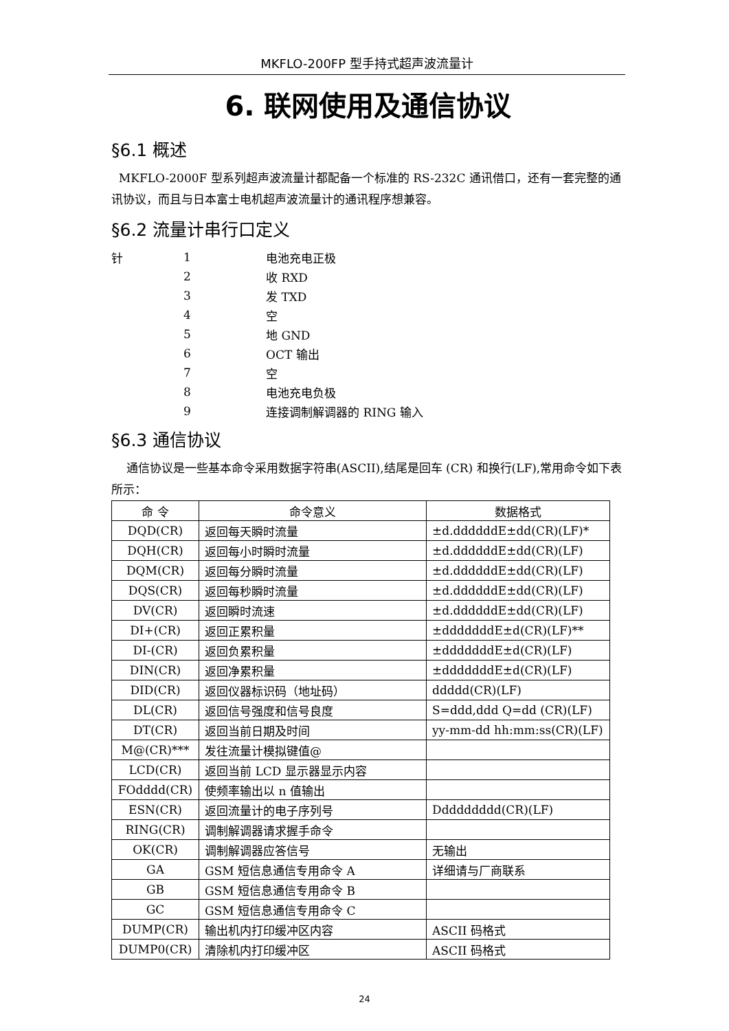MKFLO-200FP 型手持式超声波流量计
6. 联网使用及通信协议
§6.1 概述
MKFLO-2000F 型系列超声波流量计都配备一个标准的 RS-232C 通讯借口，还有一套完整的通讯协议，而且与日本富士电机超声波流量计的通讯程序想兼容。
§6.2 流量计串行口定义
| 针 | 1 | 电池充电正极 |
| | 2 | 收 RXD |
| | 3 | 发 TXD |
| | 4 | 空 |
| | 5 | 地 GND |
| | 6 | OCT 输出 |
| | 7 | 空 |
| | 8 | 电池充电负极 |
| | 9 | 连接调制解调器的 RING 输入 |
§6.3 通信协议
通信协议是一些基本命令采用数据字符串(ASCII),结尾是回车 (CR) 和换行(LF),常用命令如下表所示：
| 命 令 | 命令意义 | 数据格式 |
| --- | --- | --- |
| DQD(CR) | 返回每天瞬时流量 | ±d.ddddddE±dd(CR)(LF)* |
| DQH(CR) | 返回每小时瞬时流量 | ±d.ddddddE±dd(CR)(LF) |
| DQM(CR) | 返回每分瞬时流量 | ±d.ddddddE±dd(CR)(LF) |
| DQS(CR) | 返回每秒瞬时流量 | ±d.ddddddE±dd(CR)(LF) |
| DV(CR) | 返回瞬时流速 | ±d.ddddddE±dd(CR)(LF) |
| DI+(CR) | 返回正累积量 | ±dddddddE±d(CR)(LF)** |
| DI-(CR) | 返回负累积量 | ±dddddddE±d(CR)(LF) |
| DIN(CR) | 返回净累积量 | ±dddddddE±d(CR)(LF) |
| DID(CR) | 返回仪器标识码（地址码） | ddddd(CR)(LF) |
| DL(CR) | 返回信号强度和信号良度 | S=ddd,ddd Q=dd (CR)(LF) |
| DT(CR) | 返回当前日期及时间 | yy-mm-dd hh:mm:ss(CR)(LF) |
| M@(CR)*** | 发往流量计模拟键值@ | |
| LCD(CR) | 返回当前 LCD 显示器显示内容 | |
| FOdddd(CR) | 使频率输出以 n 值输出 | |
| ESN(CR) | 返回流量计的电子序列号 | Ddddddddd(CR)(LF) |
| RING(CR) | 调制解调器请求握手命令 | |
| OK(CR) | 调制解调器应答信号 | 无输出 |
| GA | GSM 短信息通信专用命令 A | 详细请与厂商联系 |
| GB | GSM 短信息通信专用命令 B | |
| GC | GSM 短信息通信专用命令 C | |
| DUMP(CR) | 输出机内打印缓冲区内容 | ASCII 码格式 |
| DUMP0(CR) | 清除机内打印缓冲区 | ASCII 码格式 |
24